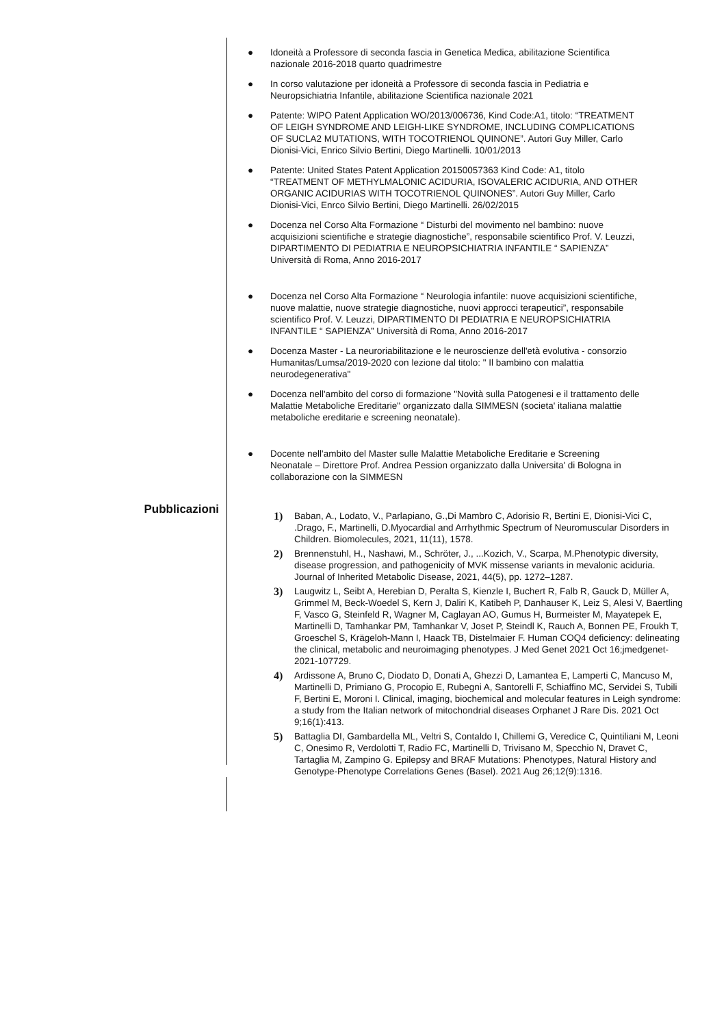● Idoneità a Professore di seconda fascia in Genetica Medica, abilitazione Scientifica nazionale 2016-2018 quarto quadrimestre
● In corso valutazione per idoneità a Professore di seconda fascia in Pediatria e Neuropsichiatria Infantile, abilitazione Scientifica nazionale 2021
● Patente: WIPO Patent Application WO/2013/006736, Kind Code:A1, titolo: “TREATMENT OF LEIGH SYNDROME AND LEIGH-LIKE SYNDROME, INCLUDING COMPLICATIONS OF SUCLA2 MUTATIONS, WITH TOCOTRIENOL QUINONE”. Autori Guy Miller, Carlo Dionisi-Vici, Enrico Silvio Bertini, Diego Martinelli. 10/01/2013
● Patente: United States Patent Application 20150057363 Kind Code: A1, titolo “TREATMENT OF METHYLMALONIC ACIDURIA, ISOVALERIC ACIDURIA, AND OTHER ORGANIC ACIDURIAS WITH TOCOTRIENOL QUINONES”. Autori Guy Miller, Carlo Dionisi-Vici, Enrco Silvio Bertini, Diego Martinelli. 26/02/2015
● Docenza nel Corso Alta Formazione “ Disturbi del movimento nel bambino: nuove acquisizioni scientifiche e strategie diagnostiche”, responsabile scientifico Prof. V. Leuzzi, DIPARTIMENTO DI PEDIATRIA E NEUROPSICHIATRIA INFANTILE “ SAPIENZA” Università di Roma, Anno 2016-2017
● Docenza nel Corso Alta Formazione “ Neurologia infantile: nuove acquisizioni scientifiche, nuove malattie, nuove strategie diagnostiche, nuovi approcci terapeutici”, responsabile scientifico Prof. V. Leuzzi, DIPARTIMENTO DI PEDIATRIA E NEUROPSICHIATRIA INFANTILE “ SAPIENZA” Università di Roma, Anno 2016-2017
● Docenza Master - La neuroriabilitazione e le neuroscienze dell'età evolutiva - consorzio Humanitas/Lumsa/2019-2020 con lezione dal titolo: " Il bambino con malattia neurodegenerativa"
● Docenza nell'ambito del corso di formazione "Novità sulla Patogenesi e il trattamento delle Malattie Metaboliche Ereditarie" organizzato dalla SIMMESN (societa' italiana malattie metaboliche ereditarie e screening neonatale).
● Docente nell'ambito del Master sulle Malattie Metaboliche Ereditarie e Screening Neonatale – Direttore Prof. Andrea Pession organizzato dalla Universita' di Bologna in collaborazione con la SIMMESN
Pubblicazioni
1) Baban, A., Lodato, V., Parlapiano, G.,Di Mambro C, Adorisio R, Bertini E, Dionisi-Vici C, .Drago, F., Martinelli, D.Myocardial and Arrhythmic Spectrum of Neuromuscular Disorders in Children. Biomolecules, 2021, 11(11), 1578.
2) Brennenstuhl, H., Nashawi, M., Schröter, J., ...Kozich, V., Scarpa, M.Phenotypic diversity, disease progression, and pathogenicity of MVK missense variants in mevalonic aciduria. Journal of Inherited Metabolic Disease, 2021, 44(5), pp. 1272–1287.
3) Laugwitz L, Seibt A, Herebian D, Peralta S, Kienzle I, Buchert R, Falb R, Gauck D, Müller A, Grimmel M, Beck-Woedel S, Kern J, Daliri K, Katibeh P, Danhauser K, Leiz S, Alesi V, Baertling F, Vasco G, Steinfeld R, Wagner M, Caglayan AO, Gumus H, Burmeister M, Mayatepek E, Martinelli D, Tamhankar PM, Tamhankar V, Joset P, Steindl K, Rauch A, Bonnen PE, Froukh T, Groeschel S, Krägeloh-Mann I, Haack TB, Distelmaier F. Human COQ4 deficiency: delineating the clinical, metabolic and neuroimaging phenotypes. J Med Genet 2021 Oct 16;jmedgenet-2021-107729.
4) Ardissone A, Bruno C, Diodato D, Donati A, Ghezzi D, Lamantea E, Lamperti C, Mancuso M, Martinelli D, Primiano G, Procopio E, Rubegni A, Santorelli F, Schiaffino MC, Servidei S, Tubili F, Bertini E, Moroni I. Clinical, imaging, biochemical and molecular features in Leigh syndrome: a study from the Italian network of mitochondrial diseases Orphanet J Rare Dis. 2021 Oct 9;16(1):413.
5) Battaglia DI, Gambardella ML, Veltri S, Contaldo I, Chillemi G, Veredice C, Quintiliani M, Leoni C, Onesimo R, Verdolotti T, Radio FC, Martinelli D, Trivisano M, Specchio N, Dravet C, Tartaglia M, Zampino G. Epilepsy and BRAF Mutations: Phenotypes, Natural History and Genotype-Phenotype Correlations Genes (Basel). 2021 Aug 26;12(9):1316.